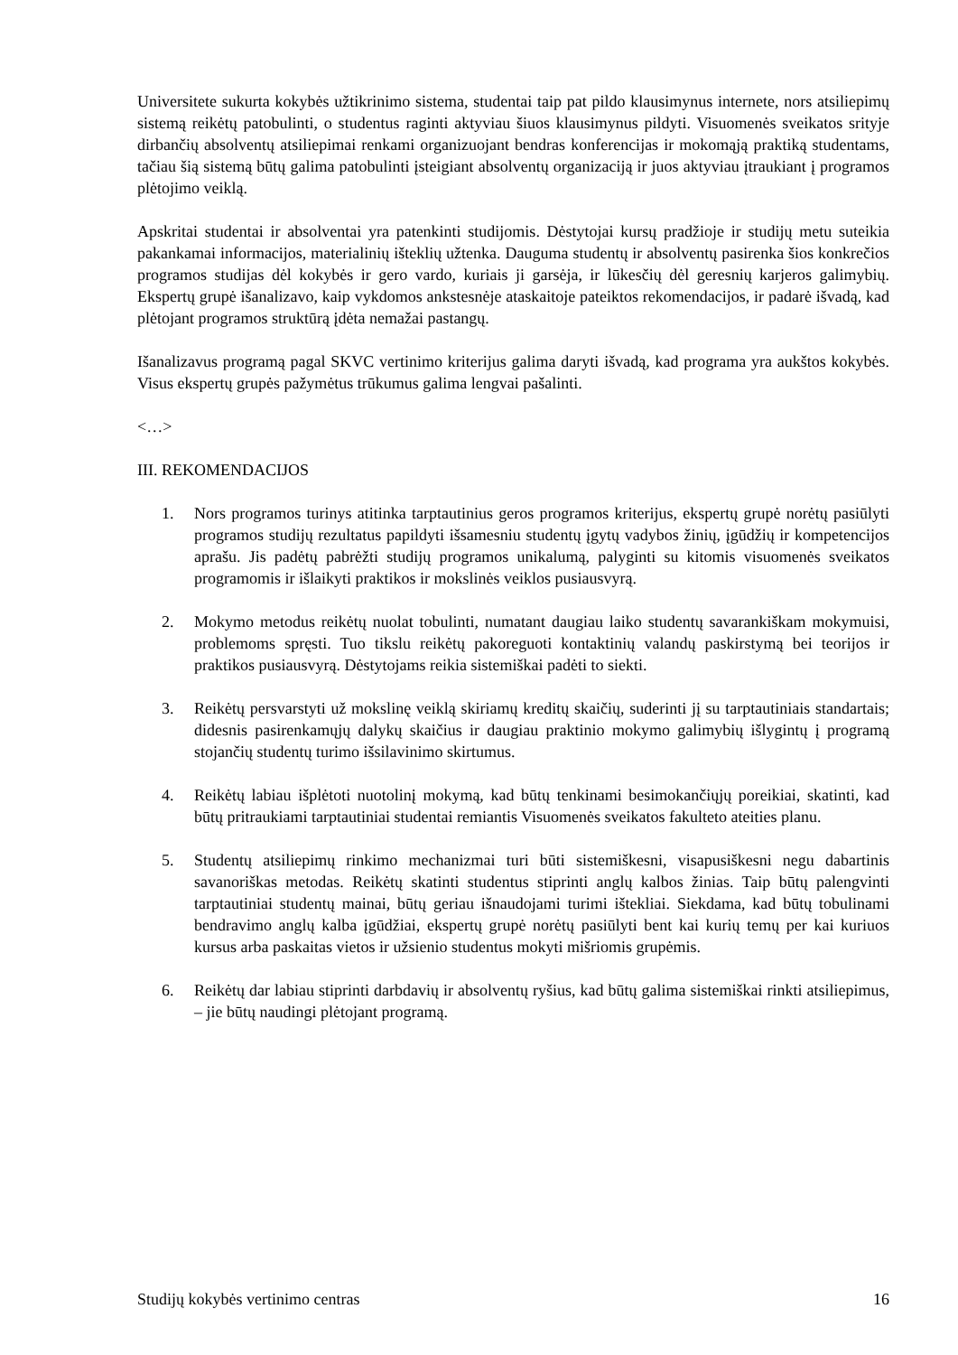Universitete sukurta kokybės užtikrinimo sistema, studentai taip pat pildo klausimynus internete, nors atsiliepimų sistemą reikėtų patobulinti, o studentus raginti aktyviau šiuos klausimynus pildyti. Visuomenės sveikatos srityje dirbančių absolventų atsiliepimai renkami organizuojant bendras konferencijas ir mokomąją praktiką studentams, tačiau šią sistemą būtų galima patobulinti įsteigiant absolventų organizaciją ir juos aktyviau įtraukiant į programos plėtojimo veiklą.
Apskritai studentai ir absolventai yra patenkinti studijomis. Dėstytojai kursų pradžioje ir studijų metu suteikia pakankamai informacijos, materialinių išteklių užtenka. Dauguma studentų ir absolventų pasirenka šios konkrečios programos studijas dėl kokybės ir gero vardo, kuriais ji garsėja, ir lūkesčių dėl geresnių karjeros galimybių. Ekspertų grupė išanalizavo, kaip vykdomos ankstesnėje ataskaitoje pateiktos rekomendacijos, ir padarė išvadą, kad plėtojant programos struktūrą įdėta nemažai pastangų.
Išanalizavus programą pagal SKVC vertinimo kriterijus galima daryti išvadą, kad programa yra aukštos kokybės. Visus ekspertų grupės pažymėtus trūkumus galima lengvai pašalinti.
<…>
III. REKOMENDACIJOS
1. Nors programos turinys atitinka tarptautinius geros programos kriterijus, ekspertų grupė norėtų pasiūlyti programos studijų rezultatus papildyti išsamesniu studentų įgytų vadybos žinių, įgūdžių ir kompetencijos aprašu. Jis padėtų pabrėžti studijų programos unikalumą, palyginti su kitomis visuomenės sveikatos programomis ir išlaikyti praktikos ir mokslinės veiklos pusiausvyrą.
2. Mokymo metodus reikėtų nuolat tobulinti, numatant daugiau laiko studentų savarankiškam mokymuisi, problemoms spręsti. Tuo tikslu reikėtų pakoreguoti kontaktinių valandų paskirstymą bei teorijos ir praktikos pusiausvyrą. Dėstytojams reikia sistemiškai padėti to siekti.
3. Reikėtų persvarstyti už mokslinę veiklą skiriamų kreditų skaičių, suderinti jį su tarptautiniais standartais; didesnis pasirenkamųjų dalykų skaičius ir daugiau praktinio mokymo galimybių išlygintų į programą stojančių studentų turimo išsilavinimo skirtumus.
4. Reikėtų labiau išplėtoti nuotolinį mokymą, kad būtų tenkinami besimokančiųjų poreikiai, skatinti, kad būtų pritraukiami tarptautiniai studentai remiantis Visuomenės sveikatos fakulteto ateities planu.
5. Studentų atsiliepimų rinkimo mechanizmai turi būti sistemiškesni, visapusiškesni negu dabartinis savanoriškas metodas. Reikėtų skatinti studentus stiprinti anglų kalbos žinias. Taip būtų palengvinti tarptautiniai studentų mainai, būtų geriau išnaudojami turimi ištekliai. Siekdama, kad būtų tobulinami bendravimo anglų kalba įgūdžiai, ekspertų grupė norėtų pasiūlyti bent kai kurių temų per kai kuriuos kursus arba paskaitas vietos ir užsienio studentus mokyti mišriomis grupėmis.
6. Reikėtų dar labiau stiprinti darbdavių ir absolventų ryšius, kad būtų galima sistemiškai rinkti atsiliepimus, – jie būtų naudingi plėtojant programą.
Studijų kokybės vertinimo centras 16